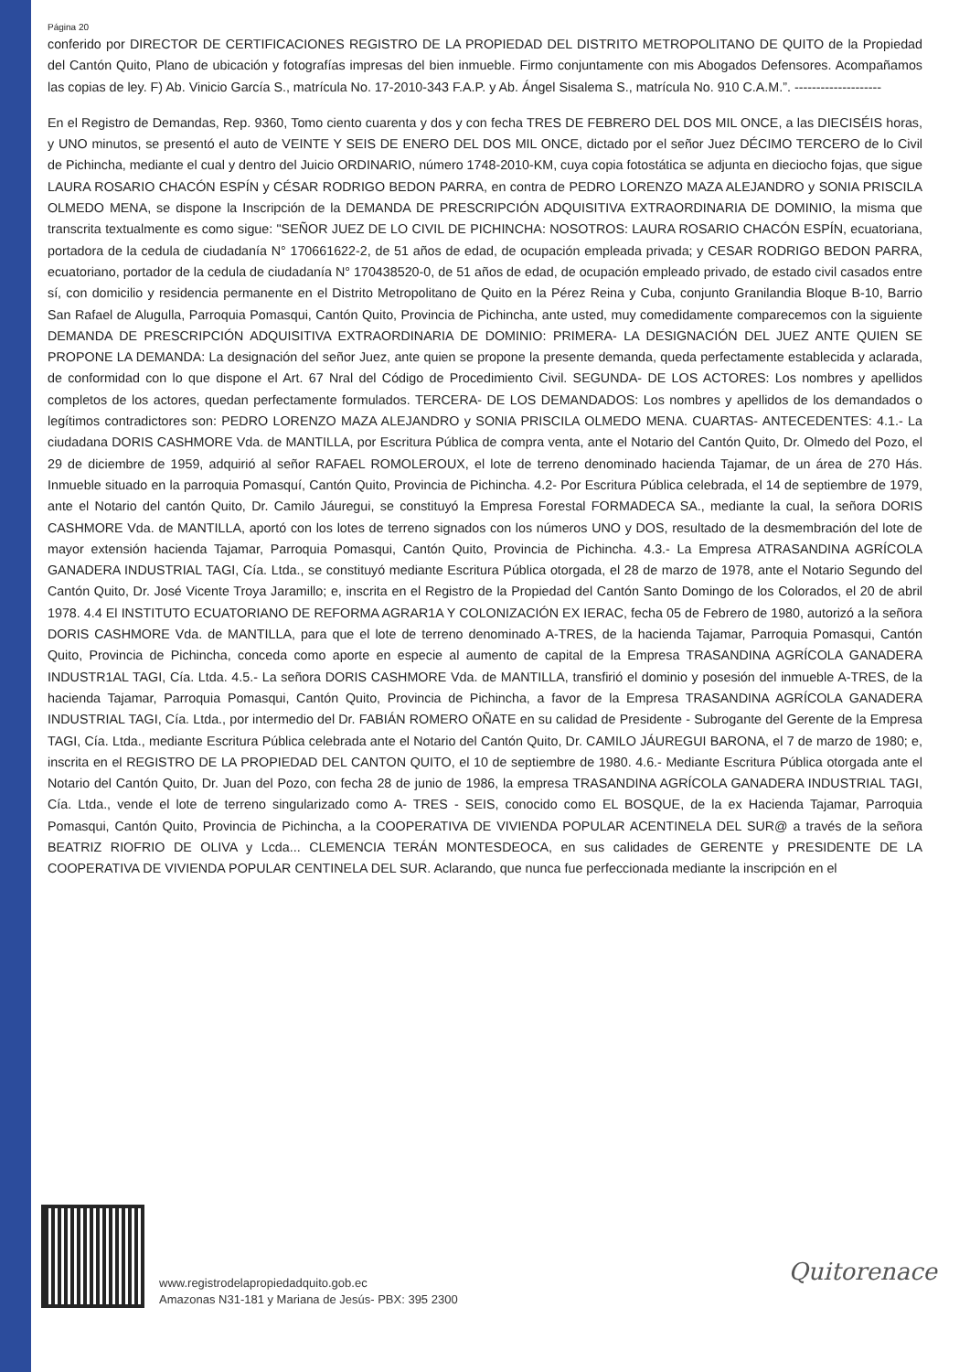Página 20
conferido por DIRECTOR DE CERTIFICACIONES REGISTRO DE LA PROPIEDAD DEL DISTRITO METROPOLITANO DE QUITO de la Propiedad del Cantón Quito, Plano de ubicación y fotografías impresas del bien inmueble. Firmo conjuntamente con mis Abogados Defensores. Acompañamos las copias de ley. F) Ab. Vinicio García S., matrícula No. 17-2010-343 F.A.P. y Ab. Ángel Sisalema S., matrícula No. 910 C.A.M.”. --------------------
En el Registro de Demandas, Rep. 9360, Tomo ciento cuarenta y dos y con fecha TRES DE FEBRERO DEL DOS MIL ONCE, a las DIECISÉIS horas, y UNO minutos, se presentó el auto de VEINTE Y SEIS DE ENERO DEL DOS MIL ONCE, dictado por el señor Juez DÉCIMO TERCERO de lo Civil de Pichincha, mediante el cual y dentro del Juicio ORDINARIO, número 1748-2010-KM, cuya copia fotostática se adjunta en dieciocho fojas, que sigue LAURA ROSARIO CHACÓN ESPÍN y CÉSAR RODRIGO BEDON PARRA, en contra de PEDRO LORENZO MAZA ALEJANDRO y SONIA PRISCILA OLMEDO MENA, se dispone la Inscripción de la DEMANDA DE PRESCRIPCIÓN ADQUISITIVA EXTRAORDINARIA DE DOMINIO, la misma que transcrita textualmente es como sigue: "SEÑOR JUEZ DE LO CIVIL DE PICHINCHA: NOSOTROS: LAURA ROSARIO CHACÓN ESPÍN, ecuatoriana, portadora de la cedula de ciudadanía N° 170661622-2, de 51 años de edad, de ocupación empleada privada; y CESAR RODRIGO BEDON PARRA, ecuatoriano, portador de la cedula de ciudadanía N° 170438520-0, de 51 años de edad, de ocupación empleado privado, de estado civil casados entre sí, con domicilio y residencia permanente en el Distrito Metropolitano de Quito en la Pérez Reina y Cuba, conjunto Granilandia Bloque B-10, Barrio San Rafael de Alugulla, Parroquia Pomasqui, Cantón Quito, Provincia de Pichincha, ante usted, muy comedidamente comparecemos con la siguiente DEMANDA DE PRESCRIPCIÓN ADQUISITIVA EXTRAORDINARIA DE DOMINIO: PRIMERA- LA DESIGNACIÓN DEL JUEZ ANTE QUIEN SE PROPONE LA DEMANDA: La designación del señor Juez, ante quien se propone la presente demanda, queda perfectamente establecida y aclarada, de conformidad con lo que dispone el Art. 67 Nral del Código de Procedimiento Civil. SEGUNDA- DE LOS ACTORES: Los nombres y apellidos completos de los actores, quedan perfectamente formulados. TERCERA- DE LOS DEMANDADOS: Los nombres y apellidos de los demandados o legítimos contradictores son: PEDRO LORENZO MAZA ALEJANDRO y SONIA PRISCILA OLMEDO MENA. CUARTAS- ANTECEDENTES: 4.1.- La ciudadana DORIS CASHMORE Vda. de MANTILLA, por Escritura Pública de compra venta, ante el Notario del Cantón Quito, Dr. Olmedo del Pozo, el 29 de diciembre de 1959, adquirió al señor RAFAEL ROMOLEROUX, el lote de terreno denominado hacienda Tajamar, de un área de 270 Hás. Inmueble situado en la parroquia Pomasquí, Cantón Quito, Provincia de Pichincha. 4.2- Por Escritura Pública celebrada, el 14 de septiembre de 1979, ante el Notario del cantón Quito, Dr. Camilo Jáuregui, se constituyó la Empresa Forestal FORMADECA SA., mediante la cual, la señora DORIS CASHMORE Vda. de MANTILLA, aportó con los lotes de terreno signados con los números UNO y DOS, resultado de la desmembración del lote de mayor extensión hacienda Tajamar, Parroquia Pomasqui, Cantón Quito, Provincia de Pichincha. 4.3.- La Empresa ATRASANDINA AGRÍCOLA GANADERA INDUSTRIAL TAGI, Cía. Ltda., se constituyó mediante Escritura Pública otorgada, el 28 de marzo de 1978, ante el Notario Segundo del Cantón Quito, Dr. José Vicente Troya Jaramillo; e, inscrita en el Registro de la Propiedad del Cantón Santo Domingo de los Colorados, el 20 de abril 1978. 4.4 El INSTITUTO ECUATORIANO DE REFORMA AGRAR1A Y COLONIZACIÓN EX IERAC, fecha 05 de Febrero de 1980, autorizó a la señora DORIS CASHMORE Vda. de MANTILLA, para que el lote de terreno denominado A-TRES, de la hacienda Tajamar, Parroquia Pomasqui, Cantón Quito, Provincia de Pichincha, conceda como aporte en especie al aumento de capital de la Empresa TRASANDINA AGRÍCOLA GANADERA INDUSTR1AL TAGI, Cía. Ltda. 4.5.- La señora DORIS CASHMORE Vda. de MANTILLA, transfirió el dominio y posesión del inmueble A-TRES, de la hacienda Tajamar, Parroquia Pomasqui, Cantón Quito, Provincia de Pichincha, a favor de la Empresa TRASANDINA AGRÍCOLA GANADERA INDUSTRIAL TAGI, Cía. Ltda., por intermedio del Dr. FABIÁN ROMERO OÑATE en su calidad de Presidente - Subrogante del Gerente de la Empresa TAGI, Cía. Ltda., mediante Escritura Pública celebrada ante el Notario del Cantón Quito, Dr. CAMILO JÁUREGUI BARONA, el 7 de marzo de 1980; e, inscrita en el REGISTRO DE LA PROPIEDAD DEL CANTON QUITO, el 10 de septiembre de 1980. 4.6.- Mediante Escritura Pública otorgada ante el Notario del Cantón Quito, Dr. Juan del Pozo, con fecha 28 de junio de 1986, la empresa TRASANDINA AGRÍCOLA GANADERA INDUSTRIAL TAGI, Cía. Ltda., vende el lote de terreno singularizado como A- TRES - SEIS, conocido como EL BOSQUE, de la ex Hacienda Tajamar, Parroquia Pomasqui, Cantón Quito, Provincia de Pichincha, a la COOPERATIVA DE VIVIENDA POPULAR ACENTINELA DEL SUR@ a través de la señora BEATRIZ RIOFRIO DE OLIVA y Lcda... CLEMENCIA TERÁN MONTESDEOCA, en sus calidades de GERENTE y PRESIDENTE DE LA COOPERATIVA DE VIVIENDA POPULAR CENTINELA DEL SUR. Aclarando, que nunca fue perfeccionada mediante la inscripción en el
www.registrodelapropiedadquito.gob.ec
Amazonas N31-181 y Mariana de Jesús- PBX: 395 2300
Quitorenace